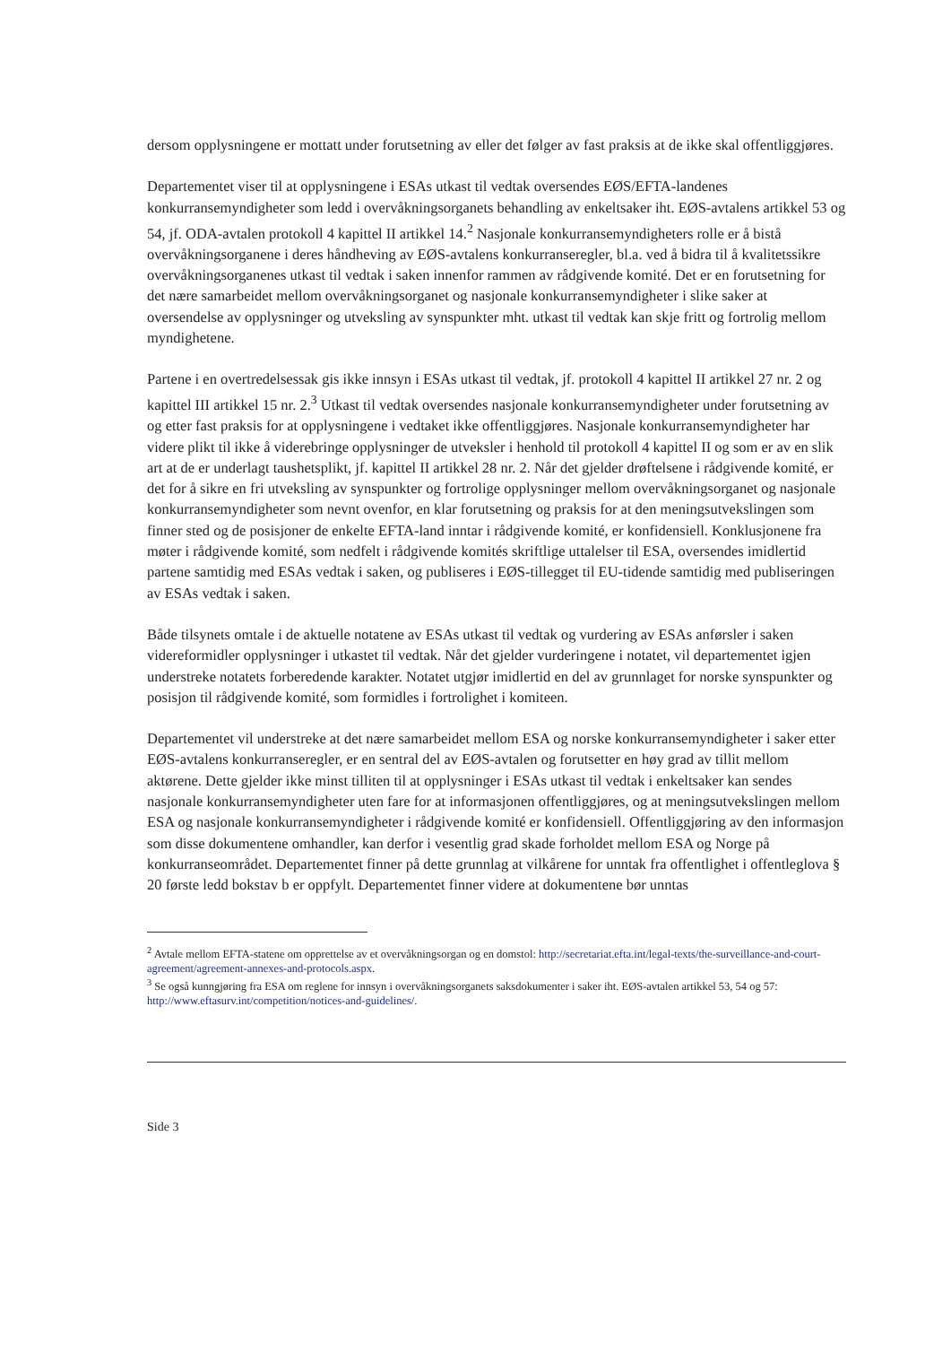dersom opplysningene er mottatt under forutsetning av eller det følger av fast praksis at de ikke skal offentliggjøres.
Departementet viser til at opplysningene i ESAs utkast til vedtak oversendes EØS/EFTA-landenes konkurransemyndigheter som ledd i overvåkningsorganets behandling av enkeltsaker iht. EØS-avtalens artikkel 53 og 54, jf. ODA-avtalen protokoll 4 kapittel II artikkel 14.<sup>2</sup> Nasjonale konkurransemyndigheters rolle er å bistå overvåkningsorganene i deres håndheving av EØS-avtalens konkurranseregler, bl.a. ved å bidra til å kvalitetssikre overvåkningsorganenes utkast til vedtak i saken innenfor rammen av rådgivende komité. Det er en forutsetning for det nære samarbeidet mellom overvåkningsorganet og nasjonale konkurransemyndigheter i slike saker at oversendelse av opplysninger og utveksling av synspunkter mht. utkast til vedtak kan skje fritt og fortrolig mellom myndighetene.
Partene i en overtredelsessak gis ikke innsyn i ESAs utkast til vedtak, jf. protokoll 4 kapittel II artikkel 27 nr. 2 og kapittel III artikkel 15 nr. 2.<sup>3</sup> Utkast til vedtak oversendes nasjonale konkurransemyndigheter under forutsetning av og etter fast praksis for at opplysningene i vedtaket ikke offentliggjøres. Nasjonale konkurransemyndigheter har videre plikt til ikke å viderebringe opplysninger de utveksler i henhold til protokoll 4 kapittel II og som er av en slik art at de er underlagt taushetsplikt, jf. kapittel II artikkel 28 nr. 2. Når det gjelder drøftelsene i rådgivende komité, er det for å sikre en fri utveksling av synspunkter og fortrolige opplysninger mellom overvåkningsorganet og nasjonale konkurransemyndigheter som nevnt ovenfor, en klar forutsetning og praksis for at den meningsutvekslingen som finner sted og de posisjoner de enkelte EFTA-land inntar i rådgivende komité, er konfidensiell. Konklusjonene fra møter i rådgivende komité, som nedfelt i rådgivende komités skriftlige uttalelser til ESA, oversendes imidlertid partene samtidig med ESAs vedtak i saken, og publiseres i EØS-tillegget til EU-tidende samtidig med publiseringen av ESAs vedtak i saken.
Både tilsynets omtale i de aktuelle notatene av ESAs utkast til vedtak og vurdering av ESAs anførsler i saken videreformidler opplysninger i utkastet til vedtak. Når det gjelder vurderingene i notatet, vil departementet igjen understreke notatets forberedende karakter. Notatet utgjør imidlertid en del av grunnlaget for norske synspunkter og posisjon til rådgivende komité, som formidles i fortrolighet i komiteen.
Departementet vil understreke at det nære samarbeidet mellom ESA og norske konkurransemyndigheter i saker etter EØS-avtalens konkurranseregler, er en sentral del av EØS-avtalen og forutsetter en høy grad av tillit mellom aktørene. Dette gjelder ikke minst tilliten til at opplysninger i ESAs utkast til vedtak i enkeltsaker kan sendes nasjonale konkurransemyndigheter uten fare for at informasjonen offentliggjøres, og at meningsutvekslingen mellom ESA og nasjonale konkurransemyndigheter i rådgivende komité er konfidensiell. Offentliggjøring av den informasjon som disse dokumentene omhandler, kan derfor i vesentlig grad skade forholdet mellom ESA og Norge på konkurranseområdet. Departementet finner på dette grunnlag at vilkårene for unntak fra offentlighet i offentleglova § 20 første ledd bokstav b er oppfylt. Departementet finner videre at dokumentene bør unntas
<sup>2</sup> Avtale mellom EFTA-statene om opprettelse av et overvåkningsorgan og en domstol: http://secretariat.efta.int/legal-texts/the-surveillance-and-court-agreement/agreement-annexes-and-protocols.aspx.
<sup>3</sup> Se også kunngjøring fra ESA om reglene for innsyn i overvåkningsorganets saksdokumenter i saker iht. EØS-avtalen artikkel 53, 54 og 57: http://www.eftasurv.int/competition/notices-and-guidelines/.
Side 3